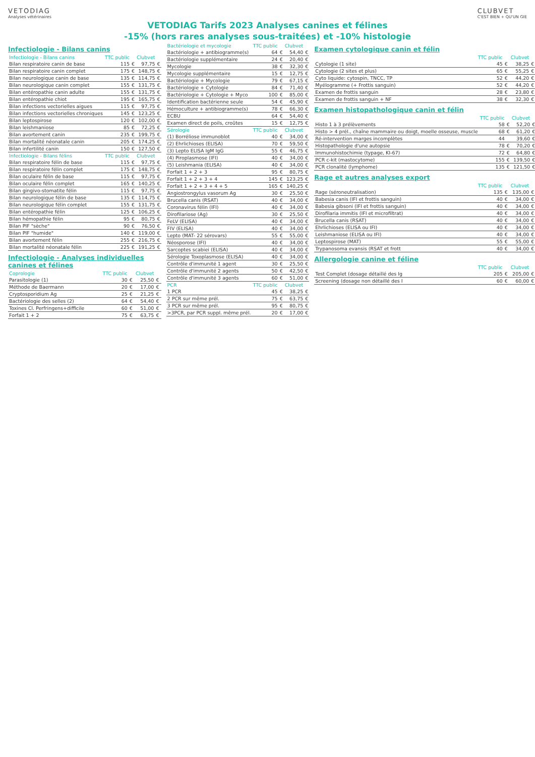VETODIAG
Analyses vétérinaires
CLUBVET
C'EST BIEN + QU'UN GIE
VETODIAG Tarifs 2023 Analyses canines et félines
-15% (hors rares analyses sous-traitées) et -10% histologie
Infectiologie - Bilans canins
| Infectiologie - Bilans canins | TTC public | | Clubvet | |
| --- | --- | --- | --- | --- |
| Bilan respiratoire canin de base | 115 | € | 97,75 | € |
| Bilan respiratoire canin complet | 175 | € | 148,75 | € |
| Bilan neurologique canin de base | 135 | € | 114,75 | € |
| Bilan neurologique canin complet | 155 | € | 131,75 | € |
| Bilan entéropathie canin adulte | 155 | € | 131,75 | € |
| Bilan entéropathie chiot | 195 | € | 165,75 | € |
| Bilan infections vectorielles aigues | 115 | € | 97,75 | € |
| Bilan infections vectorielles chroniques | 145 | € | 123,25 | € |
| Bilan leptospirose | 120 | € | 102,00 | € |
| Bilan leishmaniose | 85 | € | 72,25 | € |
| Bilan avortement canin | 235 | € | 199,75 | € |
| Bilan mortalité néonatale canin | 205 | € | 174,25 | € |
| Bilan infertilité canin | 150 | € | 127,50 | € |
| Infectiologie - Bilans félins | TTC public | | Clubvet | |
| Bilan respiratoire félin de base | 115 | € | 97,75 | € |
| Bilan respiratoire félin complet | 175 | € | 148,75 | € |
| Bilan oculaire félin de base | 115 | € | 97,75 | € |
| Bilan oculaire félin complet | 165 | € | 140,25 | € |
| Bilan gingivo-stomatite félin | 115 | € | 97,75 | € |
| Bilan neurologique félin de base | 135 | € | 114,75 | € |
| Bilan neurologique félin complet | 155 | € | 131,75 | € |
| Bilan entéropathie félin | 125 | € | 106,25 | € |
| Bilan hémopathie félin | 95 | € | 80,75 | € |
| Bilan PIF "sèche" | 90 | € | 76,50 | € |
| Bilan PIF "humide" | 140 | € | 119,00 | € |
| Bilan avortement félin | 255 | € | 216,75 | € |
| Bilan mortalité néonatale félin | 225 | € | 191,25 | € |
Infectiologie - Analyses individuelles canines et félines
| Coprologie | TTC public | | Clubvet | |
| --- | --- | --- | --- | --- |
| Parasitologie (1) | 30 | € | 25,50 | € |
| Méthode de Baermann | 20 | € | 17,00 | € |
| Cryptosporidium Ag | 25 | € | 21,25 | € |
| Bactériologie des selles (2) | 64 | € | 54,40 | € |
| Toxines Cl. Perfringens+difficile | 60 | € | 51,00 | € |
| Forfait 1 + 2 | 75 | € | 63,75 | € |
| Bactériologie et mycologie | TTC public | | Clubvet | |
| --- | --- | --- | --- | --- |
| Bactériologie + antibiogramme(s) | 64 | € | 54,40 | € |
| Bactériologie supplémentaire | 24 | € | 20,40 | € |
| Mycologie | 38 | € | 32,30 | € |
| Mycologie supplémentaire | 15 | € | 12,75 | € |
| Bactériologie + Mycologie | 79 | € | 67,15 | € |
| Bactériologie + Cytologie | 84 | € | 71,40 | € |
| Bactériologie + Cytologie + Myco | 100 | € | 85,00 | € |
| Identification bactérienne seule | 54 | € | 45,90 | € |
| Hémoculture + antibiogramme(s) | 78 | € | 66,30 | € |
| ECBU | 64 | € | 54,40 | € |
| Examen direct de poils, croûtes | 15 | € | 12,75 | € |
| Sérologie | TTC public | | Clubvet | |
| (1) Borréliose immunoblot | 40 | € | 34,00 | € |
| (2) Ehrlichioses (ELISA) | 70 | € | 59,50 | € |
| (3) Lepto ELISA IgM IgG | 55 | € | 46,75 | € |
| (4) Piroplasmose (IFI) | 40 | € | 34,00 | € |
| (5) Leishmania (ELISA) | 40 | € | 34,00 | € |
| Forfait 1 + 2 + 3 | 95 | € | 80,75 | € |
| Forfait 1 + 2 + 3 + 4 | 145 | € | 123,25 | € |
| Forfait 1 + 2 + 3 + 4 + 5 | 165 | € | 140,25 | € |
| Angiostrongylus vasorum Ag | 30 | € | 25,50 | € |
| Brucella canis (RSAT) | 40 | € | 34,00 | € |
| Coronavirus félin (IFI) | 40 | € | 34,00 | € |
| Dirofilariose (Ag) | 30 | € | 25,50 | € |
| FeLV (ELISA) | 40 | € | 34,00 | € |
| FIV (ELISA) | 40 | € | 34,00 | € |
| Lepto (MAT- 22 sérovars) | 55 | € | 55,00 | € |
| Néosporose (IFI) | 40 | € | 34,00 | € |
| Sarcoptes scabiei (ELISA) | 40 | € | 34,00 | € |
| Sérologie Toxoplasmose (ELISA) | 40 | € | 34,00 | € |
| Contrôle d'immunité 1 agent | 30 | € | 25,50 | € |
| Contrôle d'immunité 2 agents | 50 | € | 42,50 | € |
| Contrôle d'immunité 3 agents | 60 | € | 51,00 | € |
| PCR | TTC public | | Clubvet | |
| 1 PCR | 45 | € | 38,25 | € |
| 2 PCR sur même prél. | 75 | € | 63,75 | € |
| 3 PCR sur même prél. | 95 | € | 80,75 | € |
| >3PCR, par PCR suppl. même prél. | 20 | € | 17,00 | € |
Examen cytologique canin et félin
| | TTC public | | Clubvet | |
| --- | --- | --- | --- | --- |
| Cytologie (1 site) | 45 | € | 38,25 | € |
| Cytologie (2 sites et plus) | 65 | € | 55,25 | € |
| Cyto liquide: cytospin, TNCC, TP | 52 | € | 44,20 | € |
| Myélogramme (+ Frottis sanguin) | 52 | € | 44,20 | € |
| Examen de frottis sanguin | 28 | € | 23,80 | € |
| Examen de frottis sanguin + NF | 38 | € | 32,30 | € |
Examen histopathologique canin et félin
| | TTC public | | Clubvet | |
| --- | --- | --- | --- | --- |
| Histo 1 à 3 prélèvements | 58 | € | 52,20 | € |
| Histo > 4 prél., chaîne mammaire ou doigt, moelle osseuse, muscle | 68 | € | 61,20 | € |
| Ré-intervention marges incomplètes | 44 | | 39,60 | € |
| Histopathologie d'une autopsie | 78 | € | 70,20 | € |
| Immunohistochimie (typage, KI-67) | 72 | € | 64,80 | € |
| PCR c-kit (mastocytome) | 155 | € | 139,50 | € |
| PCR clonalité (lymphome) | 135 | € | 121,50 | € |
Rage et autres analyses export
| | TTC public | | Clubvet | |
| --- | --- | --- | --- | --- |
| Rage (séroneutralisation) | 135 | € | 135,00 | € |
| Babesia canis (IFI et frottis sanguin) | 40 | € | 34,00 | € |
| Babesia gibsoni (IFI et frottis sanguin) | 40 | € | 34,00 | € |
| Dirofilaria immitis (IFI et microfiltrat) | 40 | € | 34,00 | € |
| Brucella canis (RSAT) | 40 | € | 34,00 | € |
| Ehrlichioses (ELISA ou IFI) | 40 | € | 34,00 | € |
| Leishmaniose (ELISA ou IFI) | 40 | € | 34,00 | € |
| Leptospirose (MAT) | 55 | € | 55,00 | € |
| Trypanosoma evansis (RSAT et frott | 40 | € | 34,00 | € |
Allergologie canine et féline
| | TTC public | | Clubvet | |
| --- | --- | --- | --- | --- |
| Test Complet (dosage détaillé des Ig | 205 | € | 205,00 | € |
| Screening (dosage non détaillé des I | 60 | € | 60,00 | € |